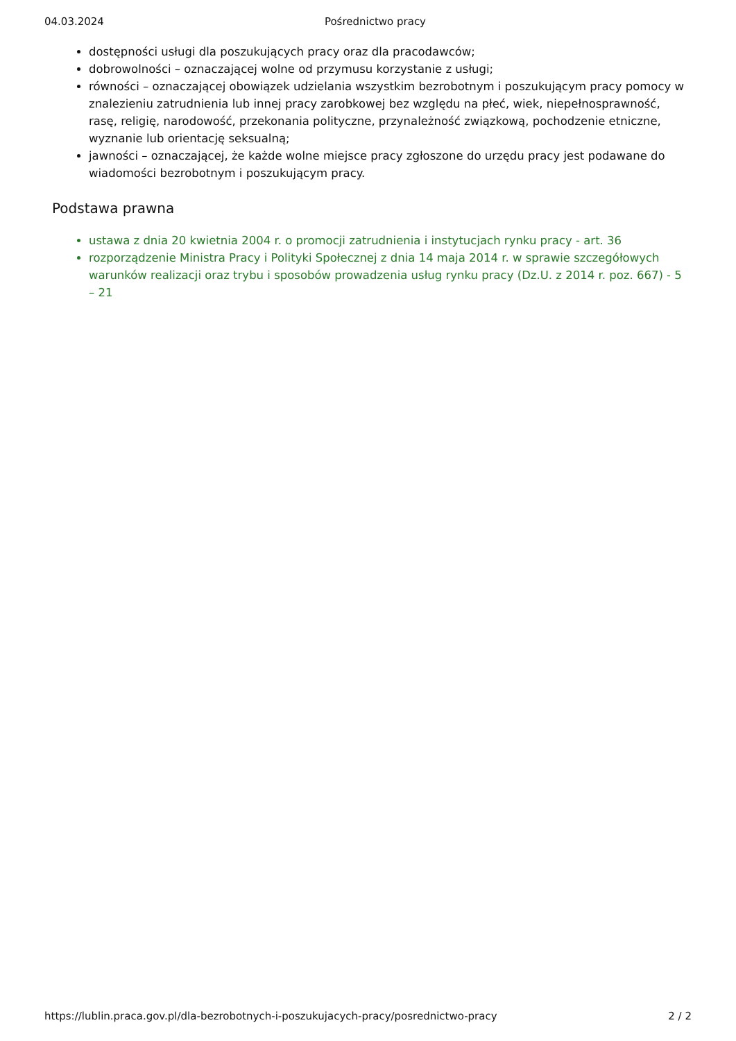04.03.2024 Pośrednictwo pracy
dostępności usługi dla poszukujących pracy oraz dla pracodawców;
dobrowolności – oznaczającej wolne od przymusu korzystanie z usługi;
równości – oznaczającej obowiązek udzielania wszystkim bezrobotnym i poszukującym pracy pomocy w znalezieniu zatrudnienia lub innej pracy zarobkowej bez względu na płeć, wiek, niepełnosprawność, rasę, religię, narodowość, przekonania polityczne, przynależność związkową, pochodzenie etniczne, wyznanie lub orientację seksualną;
jawności – oznaczającej, że każde wolne miejsce pracy zgłoszone do urzędu pracy jest podawane do wiadomości bezrobotnym i poszukującym pracy.
Podstawa prawna
ustawa z dnia 20 kwietnia 2004 r. o promocji zatrudnienia i instytucjach rynku pracy - art. 36
rozporządzenie Ministra Pracy i Polityki Społecznej z dnia 14 maja 2014 r. w sprawie szczegółowych warunków realizacji oraz trybu i sposobów prowadzenia usług rynku pracy (Dz.U. z 2014 r. poz. 667) - 5 – 21
https://lublin.praca.gov.pl/dla-bezrobotnych-i-poszukujacych-pracy/posrednictwo-pracy 2 / 2